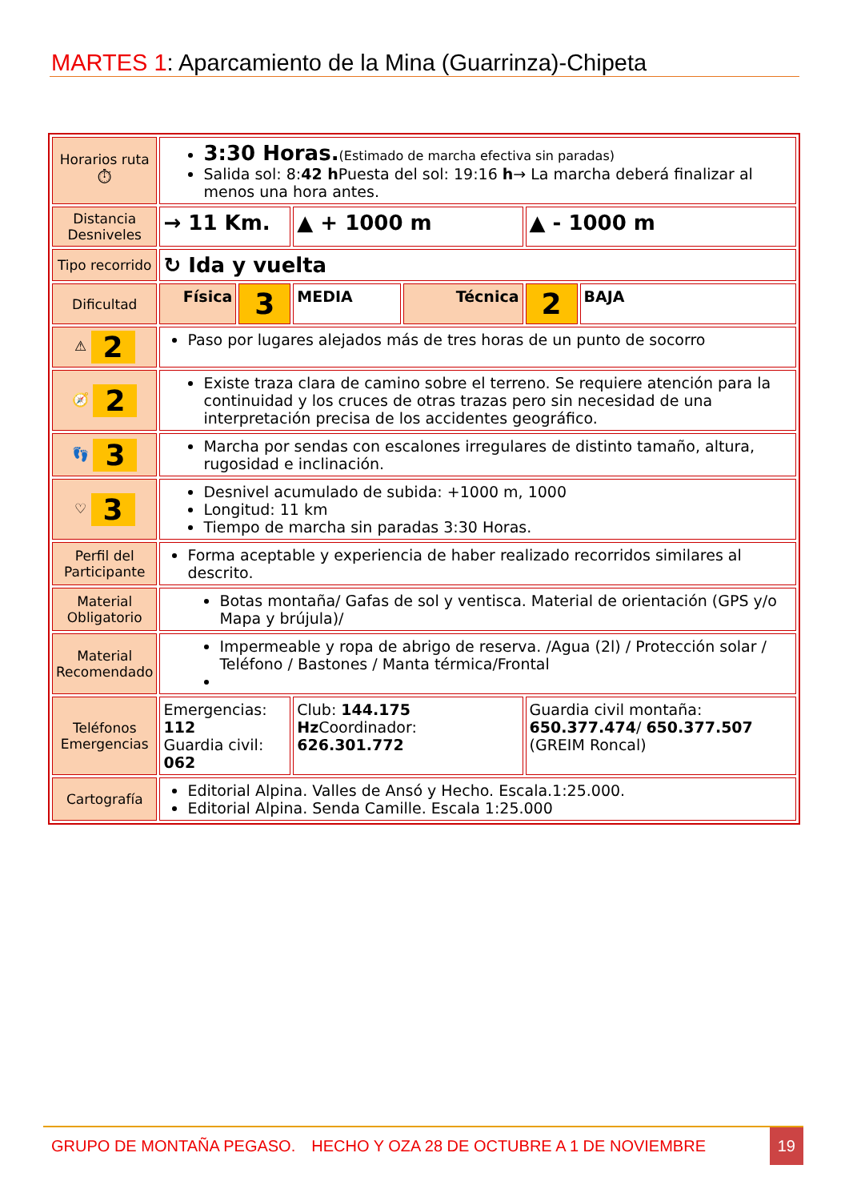MARTES 1: Aparcamiento de la Mina (Guarrinza)-Chipeta
| Horarios ruta ⏱ | 3:30 Horas. (Estimado de marcha efectiva sin paradas) Salida sol: 8: 42 h Puesta del sol: 19:16 h → La marcha deberá finalizar al menos una hora antes. | | | | | |
| Distancia Desniveles | → 11 Km. | | ▲ + 1000 m | | ▲ - 1000 m | |
| Tipo recorrido | ↻ Ida y vuelta | | | | | |
| Dificultad | Física | 3 | MEDIA | Técnica | 2 | BAJA |
| ⚠ 2 | Paso por lugares alejados más de tres horas de un punto de socorro | | | | | |
| 🧭 2 | Existe traza clara de camino sobre el terreno. Se requiere atención para la continuidad y los cruces de otras trazas pero sin necesidad de una interpretación precisa de los accidentes geográfico. | | | | | |
| 👣 3 | Marcha por sendas con escalones irregulares de distinto tamaño, altura, rugosidad e inclinación. | | | | | |
| ♡ 3 | Desnivel acumulado de subida: +1000 m, 1000 Longitud: 11 km Tiempo de marcha sin paradas 3:30 Horas. | | | | | |
| Perfil del Participante | Forma aceptable y experiencia de haber realizado recorridos similares al descrito. | | | | | |
| Material Obligatorio | Botas montaña/ Gafas de sol y ventisca. Material de orientación (GPS y/o Mapa y brújula)/ | | | | | |
| Material Recomendado | Impermeable y ropa de abrigo de reserva. /Agua (2l) / Protección solar / Teléfono / Bastones / Manta térmica/Frontal | | | | | |
| Teléfonos Emergencias | Emergencias: 112 Guardia civil: 062 | | Club: 144.175 Hz Coordinador: 626.301.772 | | Guardia civil montaña: 650.377.474 / 650.377.507 (GREIM Roncal) | |
| Cartografía | Editorial Alpina. Valles de Ansó y Hecho. Escala.1:25.000. Editorial Alpina. Senda Camille. Escala 1:25.000 | | | | | |
GRUPO DE MONTAÑA PEGASO. HECHO Y OZA 28 DE OCTUBRE A 1 DE NOVIEMBRE
19